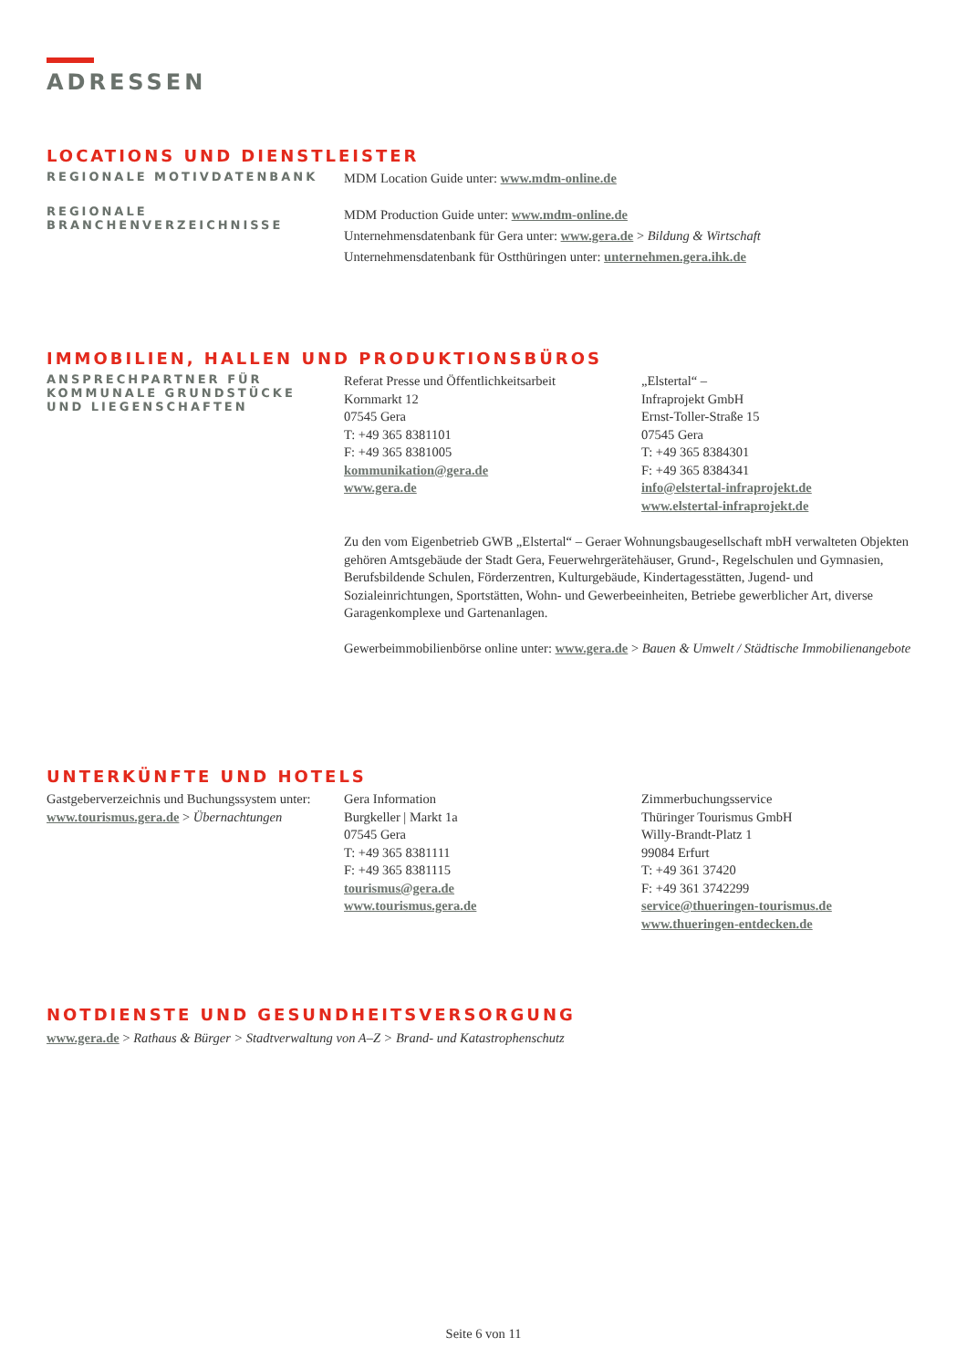ADRESSEN
LOCATIONS UND DIENSTLEISTER
REGIONALE MOTIVDATENBANK
MDM Location Guide unter: www.mdm-online.de
REGIONALE
BRANCHENVERZEICHNISSE
MDM Production Guide unter: www.mdm-online.de
Unternehmensdatenbank für Gera unter: www.gera.de > Bildung & Wirtschaft
Unternehmensdatenbank für Ostthüringen unter: unternehmen.gera.ihk.de
IMMOBILIEN, HALLEN UND PRODUKTIONSBÜROS
ANSPRECHPARTNER FÜR
KOMMUNALE GRUNDSTÜCKE
UND LIEGENSCHAFTEN
Referat Presse und Öffentlichkeitsarbeit
Kornmarkt 12
07545 Gera
T: +49 365 8381101
F: +49 365 8381005
kommunikation@gera.de
www.gera.de
„Elstertal“ –
Infraprojekt GmbH
Ernst-Toller-Straße 15
07545 Gera
T: +49 365 8384301
F: +49 365 8384341
info@elstertal-infraprojekt.de
www.elstertal-infraprojekt.de
Zu den vom Eigenbetrieb GWB „Elstertal“ – Geraer Wohnungsbaugesellschaft mbH verwalteten Objekten gehören Amtsgebäude der Stadt Gera, Feuerwehrgerätehäuser, Grund-, Regelschulen und Gymnasien, Berufsbildende Schulen, Förderzentren, Kulturgebäude, Kindertagesstätten, Jugend- und Sozialeinrichtungen, Sportstätten, Wohn- und Gewerbeeinheiten, Betriebe gewerblicher Art, diverse Garagenkomplexe und Gartenanlagen.
Gewerbeimmobilienbörse online unter: www.gera.de > Bauen & Umwelt / Städtische Immobilienangebote
UNTERKÜNFTE UND HOTELS
Gastgeberverzeichnis und Buchungssystem unter: www.tourismus.gera.de > Übernachtungen
Gera Information
Burgkeller | Markt 1a
07545 Gera
T: +49 365 8381111
F: +49 365 8381115
tourismus@gera.de
www.tourismus.gera.de
Zimmerbuchungsservice
Thüringer Tourismus GmbH
Willy-Brandt-Platz 1
99084 Erfurt
T: +49 361 37420
F: +49 361 3742299
service@thueringen-tourismus.de
www.thueringen-entdecken.de
NOTDIENSTE UND GESUNDHEITSVERSORGUNG
www.gera.de > Rathaus & Bürger > Stadtverwaltung von A–Z > Brand- und Katastrophenschutz
Seite 6 von 11